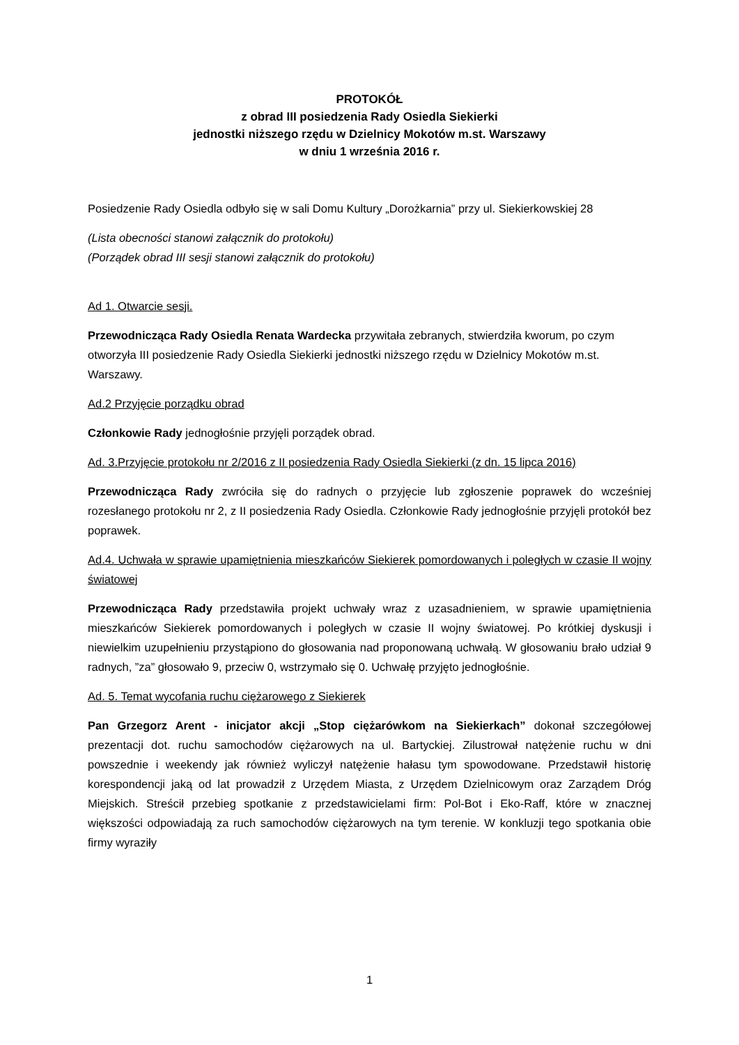PROTOKÓŁ
z obrad III posiedzenia Rady Osiedla Siekierki
jednostki niższego rzędu w Dzielnicy Mokotów m.st. Warszawy
w dniu 1 września 2016 r.
Posiedzenie Rady Osiedla odbyło się w sali Domu Kultury „Dorożkarnia” przy ul. Siekierkowskiej 28
(Lista obecności stanowi załącznik do protokołu)
(Porządek obrad III sesji stanowi załącznik do protokołu)
Ad 1. Otwarcie sesji.
Przewodnicząca Rady Osiedla Renata Wardecka przywitała zebranych, stwierdziła kworum, po czym otworzyła III posiedzenie Rady Osiedla Siekierki jednostki niższego rzędu w Dzielnicy Mokotów m.st. Warszawy.
Ad.2 Przyjęcie porządku obrad
Członkowie Rady jednogłośnie przyjęli porządek obrad.
Ad. 3.Przyjęcie protokołu nr 2/2016 z II posiedzenia Rady Osiedla Siekierki (z dn. 15 lipca 2016)
Przewodnicząca Rady zwróciła się do radnych o przyjęcie lub zgłoszenie poprawek do wcześniej rozesłanego protokołu nr 2, z II posiedzenia Rady Osiedla. Członkowie Rady jednogłośnie przyjęli protokół bez poprawek.
Ad.4. Uchwała w sprawie upamiętnienia mieszkańców Siekierek pomordowanych i poległych w czasie II wojny światowej
Przewodnicząca Rady przedstawiła projekt uchwały wraz z uzasadnieniem, w sprawie upamiętnienia mieszkańców Siekierek pomordowanych i poległych w czasie II wojny światowej. Po krótkiej dyskusji i niewielkim uzupełnieniu przystąpiono do głosowania nad proponowaną uchwałą. W głosowaniu brało udział 9 radnych, ”za” głosowało 9, przeciw 0, wstrzymało się 0. Uchwałę przyjęto jednogłośnie.
Ad. 5. Temat wycofania ruchu ciężarowego z Siekierek
Pan Grzegorz Arent - inicjator akcji „Stop ciężarówkom na Siekierkach” dokonał szczegółowej prezentacji dot. ruchu samochodów ciężarowych na ul. Bartyckiej. Zilustrował natężenie ruchu w dni powszednie i weekendy jak również wyliczył natężenie hałasu tym spowodowane. Przedstawił historię korespondencji jaką od lat prowadził z Urzędem Miasta, z Urzędem Dzielnicowym oraz Zarządem Dróg Miejskich. Streścił przebieg spotkanie z przedstawicielami firm: Pol-Bot i Eko-Raff, które w znacznej większości odpowiadają za ruch samochodów ciężarowych na tym terenie. W konkluzji tego spotkania obie firmy wyraziły
1